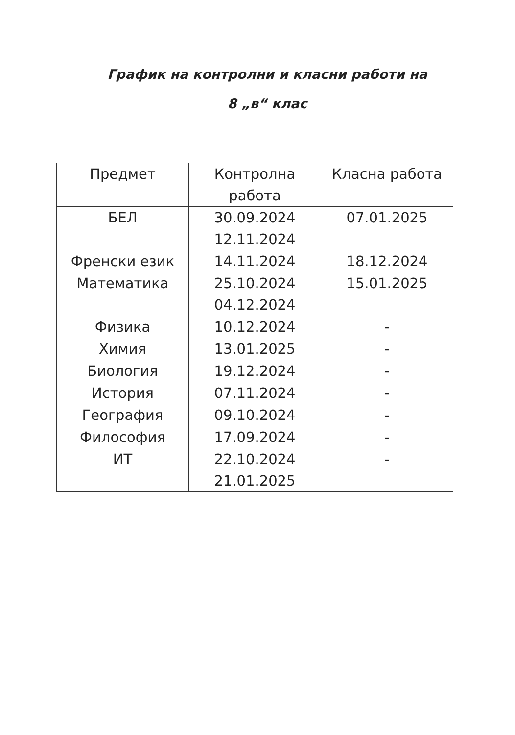График на контролни и класни работи на
8 „в“ клас
| Предмет | Контролна работа | Класна работа |
| --- | --- | --- |
| БЕЛ | 30.09.2024 12.11.2024 | 07.01.2025 |
| Френски език | 14.11.2024 | 18.12.2024 |
| Математика | 25.10.2024 04.12.2024 | 15.01.2025 |
| Физика | 10.12.2024 | - |
| Химия | 13.01.2025 | - |
| Биология | 19.12.2024 | - |
| История | 07.11.2024 | - |
| География | 09.10.2024 | - |
| Философия | 17.09.2024 | - |
| ИТ | 22.10.2024 21.01.2025 | - |